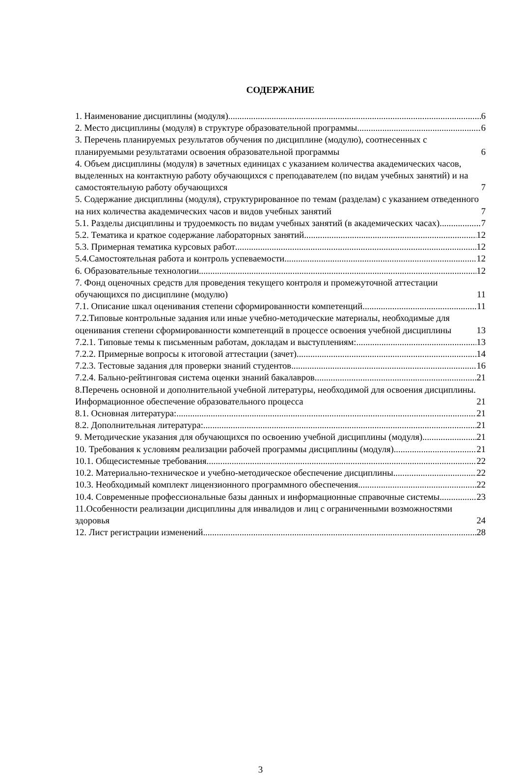СОДЕРЖАНИЕ
1. Наименование дисциплины (модуля) 6
2. Место дисциплины (модуля) в структуре образовательной программы 6
3. Перечень планируемых результатов обучения по дисциплине (модулю), соотнесенных с планируемыми результатами освоения образовательной программы 6
4. Объем дисциплины (модуля) в зачетных единицах с указанием количества академических часов, выделенных на контактную работу обучающихся с преподавателем (по видам учебных занятий) и на самостоятельную работу обучающихся 7
5. Содержание дисциплины (модуля), структурированное по темам (разделам) с указанием отведенного на них количества академических часов и видов учебных занятий 7
5.1. Разделы дисциплины и трудоемкость по видам учебных занятий (в академических часах) 7
5.2. Тематика и краткое содержание лабораторных занятий 12
5.3. Примерная тематика курсовых работ 12
5.4.Самостоятельная работа и контроль успеваемости 12
6. Образовательные технологии 12
7. Фонд оценочных средств для проведения текущего контроля и промежуточной аттестации обучающихся по дисциплине (модулю) 11
7.1. Описание шкал оценивания степени сформированности компетенций 11
7.2.Типовые контрольные задания или иные учебно-методические материалы, необходимые для оценивания степени сформированности компетенций в процессе освоения учебной дисциплины 13
7.2.1. Типовые темы к письменным работам, докладам и выступлениям: 13
7.2.2. Примерные вопросы к итоговой аттестации (зачет) 14
7.2.3. Тестовые задания для проверки знаний студентов 16
7.2.4. Бально-рейтинговая система оценки знаний бакалавров 21
8.Перечень основной и дополнительной учебной литературы, необходимой для освоения дисциплины. Информационное обеспечение образовательного процесса 21
8.1. Основная литература: 21
8.2. Дополнительная литература: 21
9. Методические указания для обучающихся по освоению учебной дисциплины (модуля) 21
10. Требования к условиям реализации рабочей программы дисциплины (модуля) 21
10.1. Общесистемные требования 22
10.2. Материально-техническое и учебно-методическое обеспечение дисциплины 22
10.3. Необходимый комплект лицензионного программного обеспечения 22
10.4. Современные профессиональные базы данных и информационные справочные системы 23
11.Особенности реализации дисциплины для инвалидов и лиц с ограниченными возможностями здоровья 24
12. Лист регистрации изменений 28
3